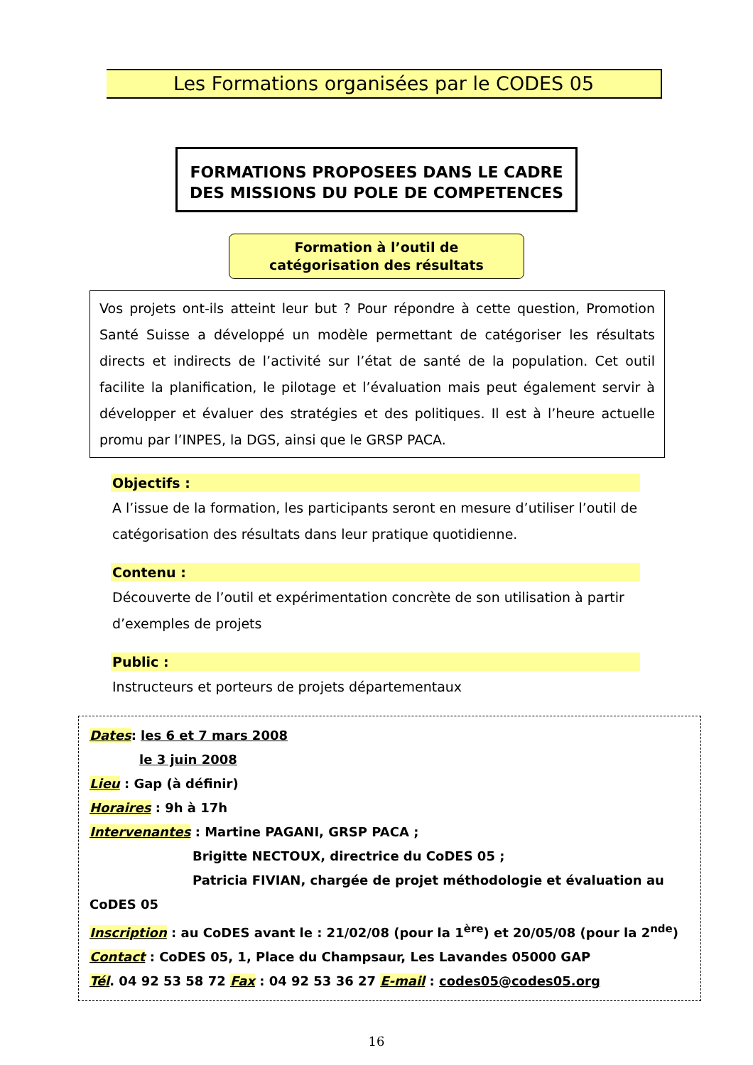Les Formations organisées par le CODES 05
FORMATIONS PROPOSEES DANS LE CADRE
DES MISSIONS DU POLE DE COMPETENCES
Formation à l’outil de
catégorisation des résultats
Vos projets ont-ils atteint leur but ? Pour répondre à cette question, Promotion Santé Suisse a développé un modèle permettant de catégoriser les résultats directs et indirects de l’activité sur l’état de santé de la population. Cet outil facilite la planification, le pilotage et l’évaluation mais peut également servir à développer et évaluer des stratégies et des politiques. Il est à l’heure actuelle promu par l’INPES, la DGS, ainsi que le GRSP PACA.
Objectifs :
A l’issue de la formation, les participants seront en mesure d’utiliser l’outil de catégorisation des résultats dans leur pratique quotidienne.
Contenu :
Découverte de l’outil et expérimentation concrète de son utilisation à partir d’exemples de projets
Public :
Instructeurs et porteurs de projets départementaux
Dates: les 6 et 7 mars 2008
le 3 juin 2008
Lieu : Gap (à définir)
Horaires : 9h à 17h
Intervenantes : Martine PAGANI, GRSP PACA ;
Brigitte NECTOUX, directrice du CoDES 05 ;
Patricia FIVIAN, chargée de projet méthodologie et évaluation au CoDES 05
Inscription : au CoDES avant le : 21/02/08 (pour la 1<sup>ère</sup>) et 20/05/08 (pour la 2<sup>nde</sup>)
Contact : CoDES 05, 1, Place du Champsaur, Les Lavandes 05000 GAP
Tél. 04 92 53 58 72 Fax : 04 92 53 36 27 E-mail : codes05@codes05.org
16